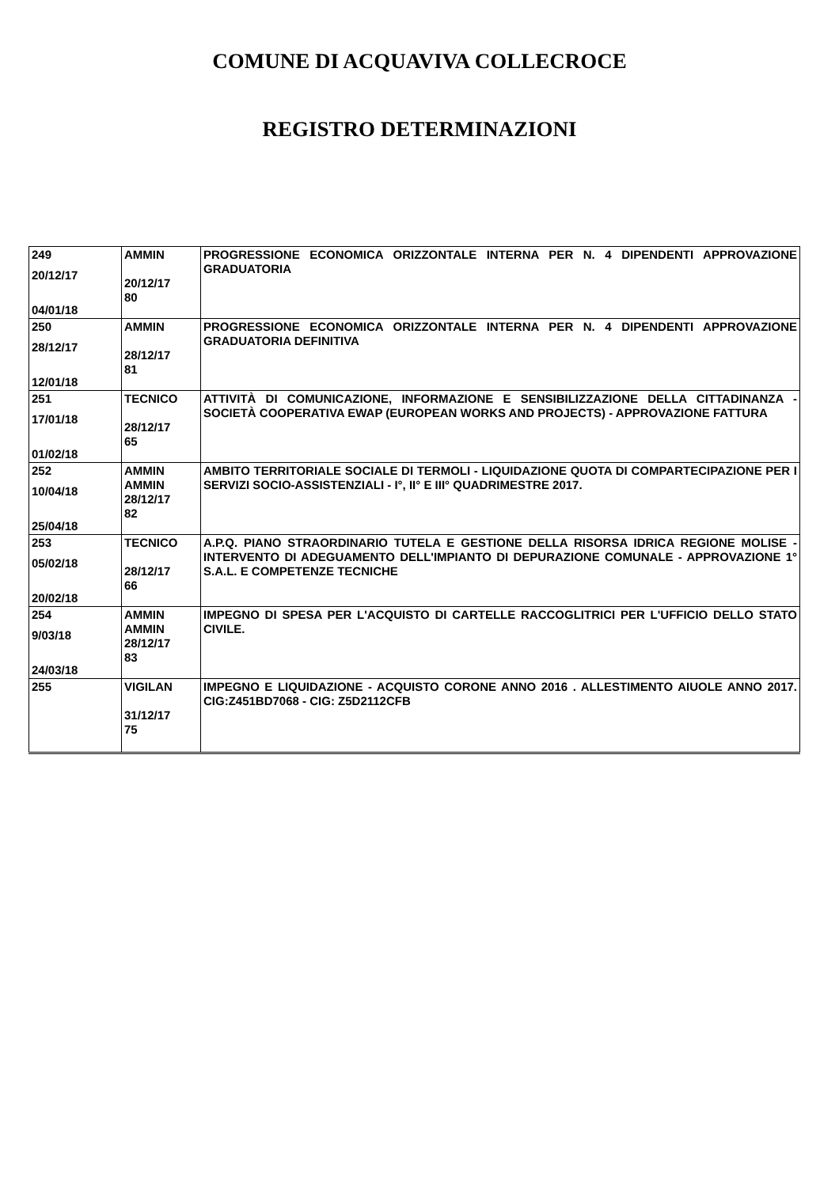COMUNE DI ACQUAVIVA COLLECROCE
REGISTRO DETERMINAZIONI
| 249 20/12/17 04/01/18 | AMMIN 20/12/17 80 | PROGRESSIONE ECONOMICA ORIZZONTALE INTERNA PER N. 4 DIPENDENTI APPROVAZIONE GRADUATORIA |
| 250 28/12/17 12/01/18 | AMMIN 28/12/17 81 | PROGRESSIONE ECONOMICA ORIZZONTALE INTERNA PER N. 4 DIPENDENTI APPROVAZIONE GRADUATORIA DEFINITIVA |
| 251 17/01/18 01/02/18 | TECNICO 28/12/17 65 | ATTIVITÀ DI COMUNICAZIONE, INFORMAZIONE E SENSIBILIZZAZIONE DELLA CITTADINANZA - SOCIETÀ COOPERATIVA EWAP (EUROPEAN WORKS AND PROJECTS) - APPROVAZIONE FATTURA |
| 252 10/04/18 25/04/18 | AMMIN AMMIN 28/12/17 82 | AMBITO TERRITORIALE SOCIALE DI TERMOLI - LIQUIDAZIONE QUOTA DI COMPARTECIPAZIONE PER I SERVIZI SOCIO-ASSISTENZIALI - I°, II° E III° QUADRIMESTRE 2017. |
| 253 05/02/18 20/02/18 | TECNICO 28/12/17 66 | A.P.Q. PIANO STRAORDINARIO TUTELA E GESTIONE DELLA RISORSA IDRICA REGIONE MOLISE - INTERVENTO DI ADEGUAMENTO DELL'IMPIANTO DI DEPURAZIONE COMUNALE - APPROVAZIONE 1° S.A.L. E COMPETENZE TECNICHE |
| 254 9/03/18 24/03/18 | AMMIN AMMIN 28/12/17 83 | IMPEGNO DI SPESA PER L'ACQUISTO DI CARTELLE RACCOGLITRICI PER L'UFFICIO DELLO STATO CIVILE. |
| 255 | VIGILAN 31/12/17 75 | IMPEGNO E LIQUIDAZIONE - ACQUISTO CORONE ANNO 2016 . ALLESTIMENTO AIUOLE ANNO 2017. CIG:Z451BD7068 - CIG: Z5D2112CFB |